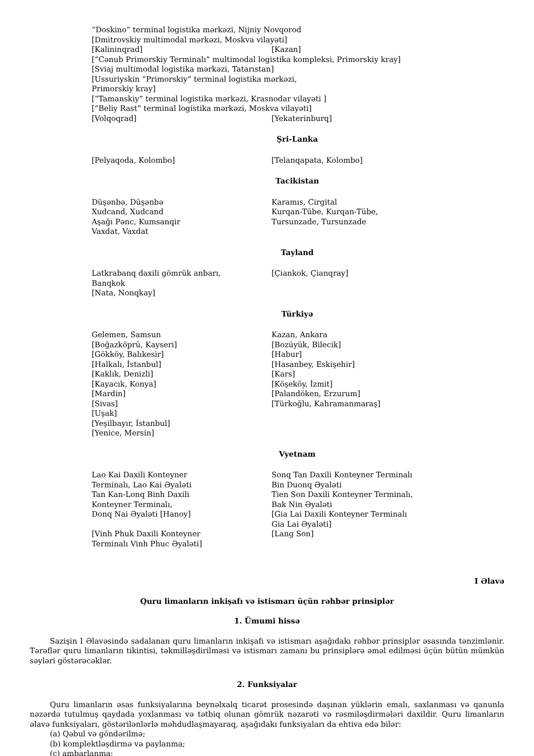“Doskino” terminal logistika mərkəzi, Nijniy Novqorod
[Dmitrovskiy multimodal mərkəzi, Moskva vilayəti]
[Kalininqrad] [Kazan]
[“Cənub Primorskiy Terminalı” multimodal logistika kompleksi, Primorskiy kray]
[Sviaj multimodal logistika mərkəzi, Tatarıstan]
[Ussuriyskin “Primorskiy” terminal logistika mərkəzi,
Primorskiy kray]
[“Tamanskiy” terminal logistika mərkəzi, Krasnodar vilayəti ]
[“Beliy Rast” terminal logistika mərkəzi, Moskva vilayəti]
[Volqoqrad] [Yekaterinburq]
Şri-Lanka
[Pelyaqoda, Kolombo] [Telanqapata, Kolombo]
Tacikistan
Düşənbə, Düşənbə
Xudcand, Xudcand
Aşağı Pənc, Kumsanqir
Vaxdat, Vaxdat
Karamıs, Cirgital
Kurqan-Tübe, Kurqan-Tübe,
Tursunzade, Tursunzade
Tayland
Latkrabanq daxili gömrük anbarı,
Banqkok
[Nata, Nonqkay]
[Çiankok, Çianqray]
Türkiyə
Gelemen, Samsun
[Boğazköprü, Kayseri]
[Gökköy, Balıkesir]
[Halkalı, İstanbul]
[Kaklık, Denizli]
[Kayacık, Konya]
[Mardin]
[Sivas]
[Uşak]
[Yeşilbayır, İstanbul]
[Yenice, Mersin]
Kazan, Ankara
[Bozüyük, Bilecik]
[Habur]
[Hasanbey, Eskişehir]
[Kars]
[Köşeköy, İzmit]
[Palandöken, Erzurum]
[Türkoğlu, Kahramanmaraş]
Vyetnam
Lao Kai Daxili Konteyner
Terminalı, Lao Kai Əyaləti
Tan Kan-Lonq Binh Daxili
Konteyner Terminalı,
Donq Nai Əyaləti [Hanoy]
[Vinh Phuk Daxili Konteyner
Terminalı Vinh Phuc Əyaləti]
Sonq Tan Daxili Konteyner Terminalı
Bin Duonq Əyaləti
Tien Son Daxili Konteyner Terminalı,
Bak Nin Əyaləti
[Gia Lai Daxili Konteyner Terminalı
Gia Lai Əyaləti]
[Lang Son]
I Əlavə
Quru limanların inkişafı və istismarı üçün rəhbər prinsiplər
1. Ümumi hissə
Sazişin I Əlavəsində sadalanan quru limanların inkişafı və istismarı aşağıdakı rəhbər prinsiplər əsasında tənzimlənir. Tərəflər quru limanların tikintisi, təkmilləşdirilməsi və istismarı zamanı bu prinsiplərə əməl edilməsi üçün bütün mümkün səyləri göstərəcəklər.
2. Funksiyalar
Quru limanların əsas funksiyalarına beynəlxalq ticarət prosesində daşınan yüklərin emalı, saxlanması və qanunla nəzərdə tutulmuş qaydada yoxlanması və tətbiq olunan gömrük nəzarəti və rəsmiləşdirmələri daxildir. Quru limanların əlavə funksiyaları, göstərilənlərlə məhdudlaşmayaraq, aşağıdakı funksiyaları da ehtiva edə bilər:
(a) Qəbul və göndərilmə;
(b) komplektləşdirmə və paylanma;
(c) ambarlanma;